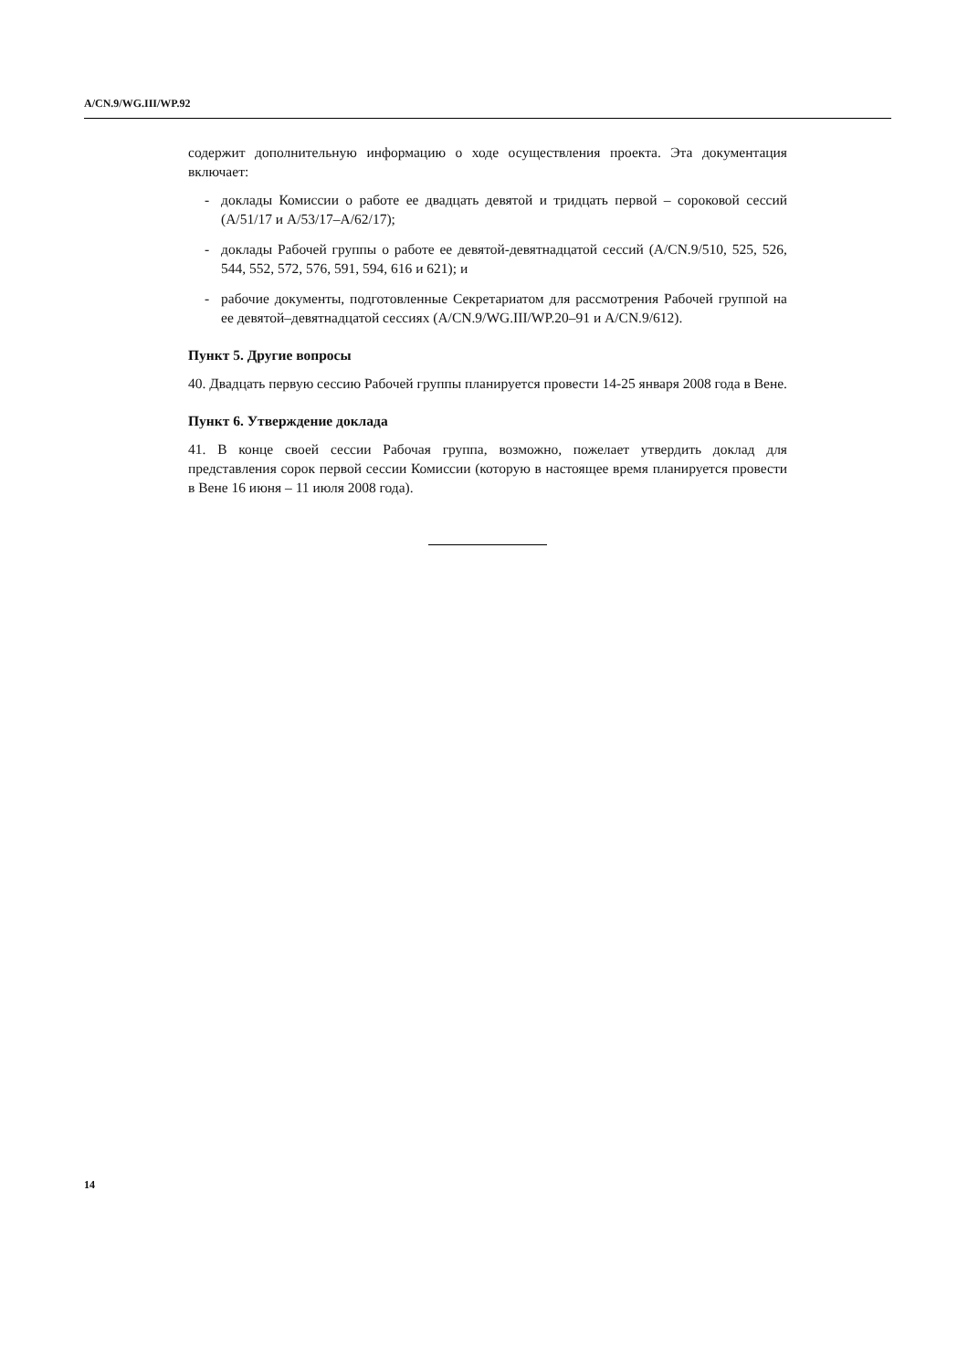A/CN.9/WG.III/WP.92
содержит дополнительную информацию о ходе осуществления проекта. Эта документация включает:
- доклады Комиссии о работе ее двадцать девятой и тридцать первой – сороковой сессий (A/51/17 и A/53/17–A/62/17);
- доклады Рабочей группы о работе ее девятой-девятнадцатой сессий (A/CN.9/510, 525, 526, 544, 552, 572, 576, 591, 594, 616 и 621); и
- рабочие документы, подготовленные Секретариатом для рассмотрения Рабочей группой на ее девятой–девятнадцатой сессиях (A/CN.9/WG.III/WP.20–91 и A/CN.9/612).
Пункт 5. Другие вопросы
40. Двадцать первую сессию Рабочей группы планируется провести 14-25 января 2008 года в Вене.
Пункт 6. Утверждение доклада
41. В конце своей сессии Рабочая группа, возможно, пожелает утвердить доклад для представления сорок первой сессии Комиссии (которую в настоящее время планируется провести в Вене 16 июня – 11 июля 2008 года).
14